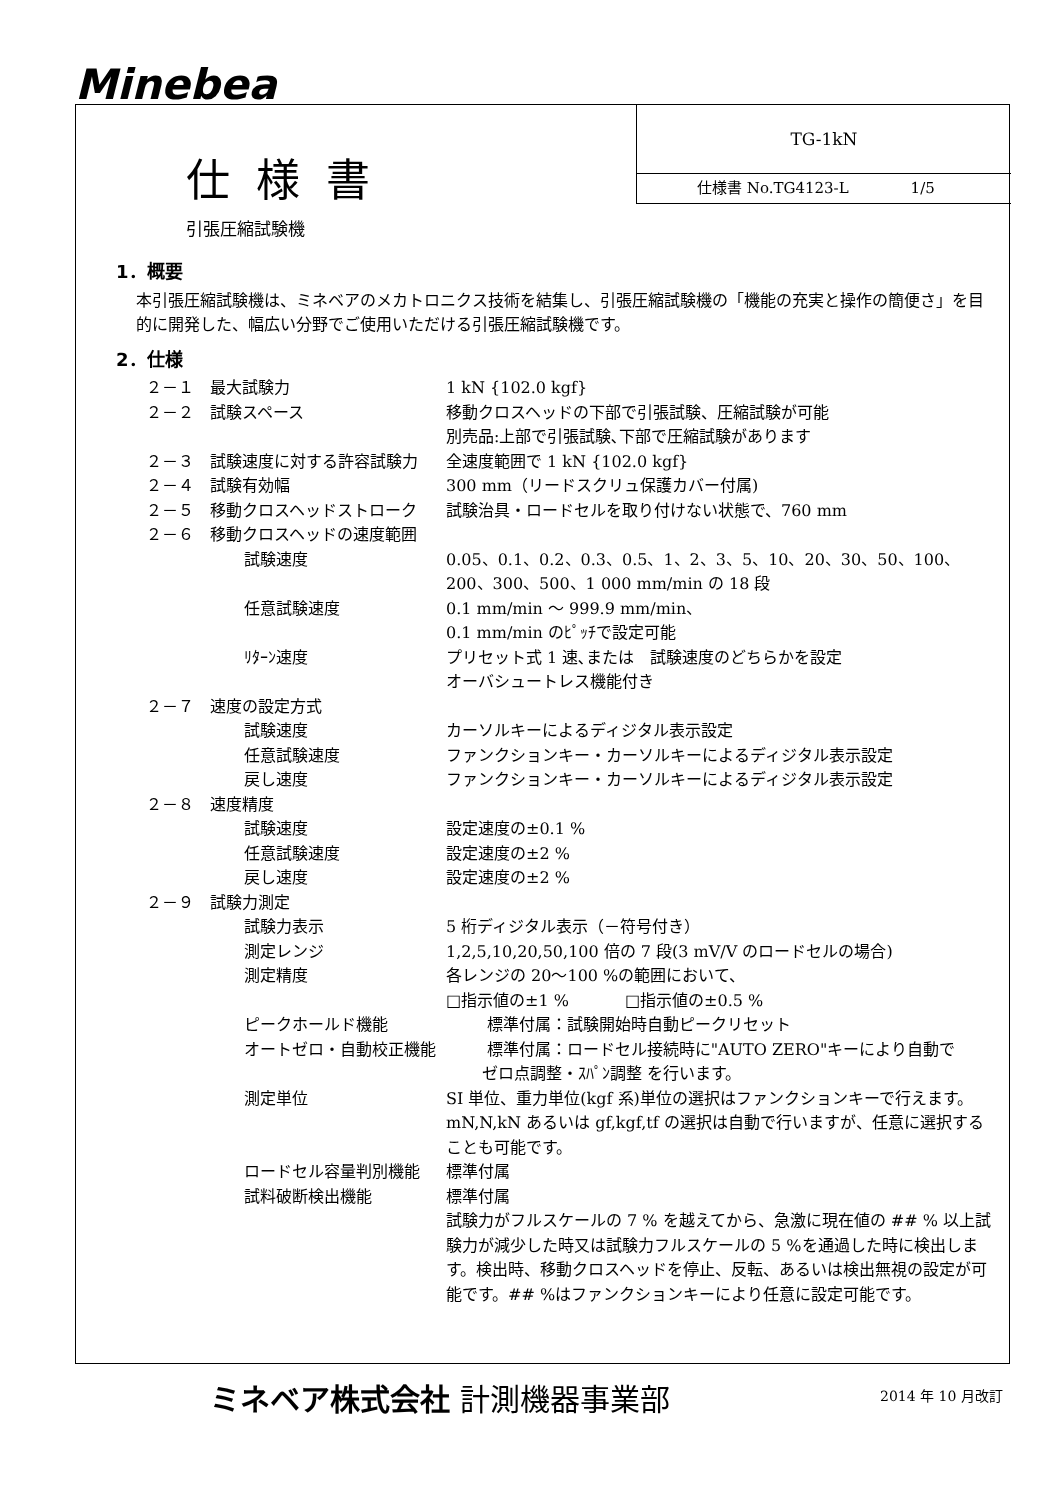Minebea
仕様書
引張圧縮試験機
TG-1kN
仕様書 No.TG4123-L 1/5
1．概要
本引張圧縮試験機は、ミネベアのメカトロニクス技術を結集し、引張圧縮試験機の「機能の充実と操作の簡便さ」を目的に開発した、幅広い分野でご使用いただける引張圧縮試験機です。
2．仕様
２－１　最大試験力 1 kN {102.0 kgf}
２－２　試験スペース 移動クロスヘッドの下部で引張試験、圧縮試験が可能
別売品:上部で引張試験､下部で圧縮試験があります
２－３　試験速度に対する許容試験力 全速度範囲で 1 kN {102.0 kgf}
２－４　試験有効幅 300 mm（リードスクリュ保護カバー付属)
２－５　移動クロスヘッドストローク 試験治具・ロードセルを取り付けない状態で、760 mm
２－６　移動クロスヘッドの速度範囲
試験速度 0.05、0.1、0.2、0.3、0.5、1、2、3、5、10、20、30、50、100、200、300、500、1 000 mm/min の 18 段
任意試験速度 0.1 mm/min ～ 999.9 mm/min、
0.1 mm/min のﾋﾟｯﾁで設定可能
ﾘﾀｰﾝ速度 プリセット式 1 速､または　試験速度のどちらかを設定
オーバシュートレス機能付き
２－７　速度の設定方式
試験速度 カーソルキーによるディジタル表示設定
任意試験速度 ファンクションキー・カーソルキーによるディジタル表示設定
戻し速度 ファンクションキー・カーソルキーによるディジタル表示設定
２－８　速度精度
試験速度 設定速度の±0.1 %
任意試験速度 設定速度の±2 %
戻し速度 設定速度の±2 %
２－９　試験力測定
試験力表示 5 桁ディジタル表示（－符号付き）
測定レンジ 1,2,5,10,20,50,100 倍の 7 段(3 mV/V のロードセルの場合)
測定精度 各レンジの 20～100 %の範囲において、
□指示値の±1 % □指示値の±0.5 %
ピークホールド機能 標準付属：試験開始時自動ピークリセット
オートゼロ・自動校正機能 標準付属：ロードセル接続時に"AUTO ZERO"キーにより自動で
ゼロ点調整・ｽﾊﾟﾝ調整 を行います。
測定単位 SI 単位、重力単位(kgf 系)単位の選択はファンクションキーで行えます。 mN,N,kN あるいは gf,kgf,tf の選択は自動で行いますが、任意に選択することも可能です。
ロードセル容量判別機能 標準付属
試料破断検出機能 標準付属
試験力がフルスケールの 7 % を越えてから、急激に現在値の ## % 以上試験力が減少した時又は試験力フルスケールの 5 %を通過した時に検出します。検出時、移動クロスヘッドを停止、反転、あるいは検出無視の設定が可能です。## %はファンクションキーにより任意に設定可能です。
ミネベア株式会社 計測機器事業部 2014 年 10 月改訂